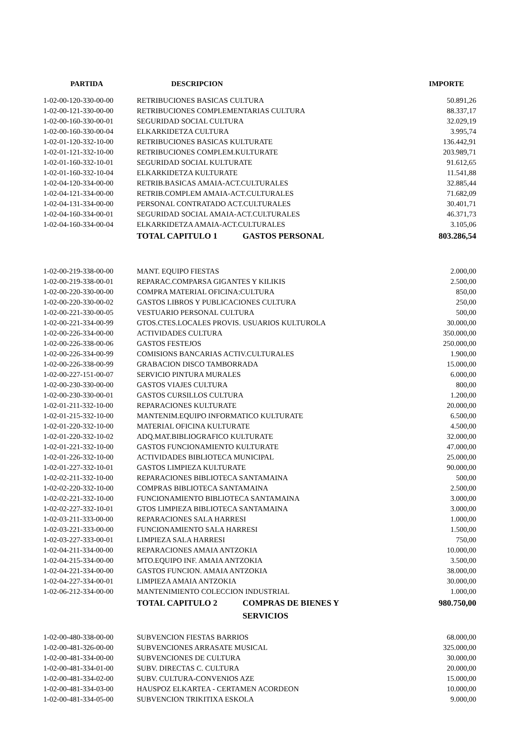| PARTIDA | DESCRIPCION | IMPORTE |
| --- | --- | --- |
| 1-02-00-120-330-00-00 | RETRIBUCIONES BASICAS CULTURA | 50.891,26 |
| 1-02-00-121-330-00-00 | RETRIBUCIONES COMPLEMENTARIAS CULTURA | 88.337,17 |
| 1-02-00-160-330-00-01 | SEGURIDAD SOCIAL CULTURA | 32.029,19 |
| 1-02-00-160-330-00-04 | ELKARKIDETZA CULTURA | 3.995,74 |
| 1-02-01-120-332-10-00 | RETRIBUCIONES BASICAS KULTURATE | 136.442,91 |
| 1-02-01-121-332-10-00 | RETRIBUCIONES COMPLEM.KULTURATE | 203.989,71 |
| 1-02-01-160-332-10-01 | SEGURIDAD SOCIAL KULTURATE | 91.612,65 |
| 1-02-01-160-332-10-04 | ELKARKIDETZA KULTURATE | 11.541,88 |
| 1-02-04-120-334-00-00 | RETRIB.BASICAS AMAIA-ACT.CULTURALES | 32.885,44 |
| 1-02-04-121-334-00-00 | RETRIB.COMPLEM AMAIA-ACT.CULTURALES | 71.682,09 |
| 1-02-04-131-334-00-00 | PERSONAL CONTRATADO ACT.CULTURALES | 30.401,71 |
| 1-02-04-160-334-00-01 | SEGURIDAD SOCIAL AMAIA-ACT.CULTURALES | 46.371,73 |
| 1-02-04-160-334-00-04 | ELKARKIDETZA AMAIA-ACT.CULTURALES | 3.105,06 |
| | TOTAL CAPITULO 1 GASTOS PERSONAL | 803.286,54 |
| 1-02-00-219-338-00-00 | MANT. EQUIPO FIESTAS | 2.000,00 |
| 1-02-00-219-338-00-01 | REPARAC.COMPARSA GIGANTES Y KILIKIS | 2.500,00 |
| 1-02-00-220-330-00-00 | COMPRA MATERIAL OFICINA:CULTURA | 850,00 |
| 1-02-00-220-330-00-02 | GASTOS LIBROS Y PUBLICACIONES CULTURA | 250,00 |
| 1-02-00-221-330-00-05 | VESTUARIO PERSONAL CULTURA | 500,00 |
| 1-02-00-221-334-00-99 | GTOS.CTES.LOCALES PROVIS. USUARIOS KULTUROLA | 30.000,00 |
| 1-02-00-226-334-00-00 | ACTIVIDADES CULTURA | 350.000,00 |
| 1-02-00-226-338-00-06 | GASTOS FESTEJOS | 250.000,00 |
| 1-02-00-226-334-00-99 | COMISIONS BANCARIAS ACTIV.CULTURALES | 1.900,00 |
| 1-02-00-226-338-00-99 | GRABACION DISCO TAMBORRADA | 15.000,00 |
| 1-02-00-227-151-00-07 | SERVICIO PINTURA MURALES | 6.000,00 |
| 1-02-00-230-330-00-00 | GASTOS VIAJES CULTURA | 800,00 |
| 1-02-00-230-330-00-01 | GASTOS CURSILLOS CULTURA | 1.200,00 |
| 1-02-01-211-332-10-00 | REPARACIONES KULTURATE | 20.000,00 |
| 1-02-01-215-332-10-00 | MANTENIM.EQUIPO INFORMATICO KULTURATE | 6.500,00 |
| 1-02-01-220-332-10-00 | MATERIAL OFICINA KULTURATE | 4.500,00 |
| 1-02-01-220-332-10-02 | ADQ.MAT.BIBLIOGRAFICO KULTURATE | 32.000,00 |
| 1-02-01-221-332-10-00 | GASTOS FUNCIONAMIENTO KULTURATE | 47.000,00 |
| 1-02-01-226-332-10-00 | ACTIVIDADES BIBLIOTECA MUNICIPAL | 25.000,00 |
| 1-02-01-227-332-10-01 | GASTOS LIMPIEZA KULTURATE | 90.000,00 |
| 1-02-02-211-332-10-00 | REPARACIONES BIBLIOTECA SANTAMAINA | 500,00 |
| 1-02-02-220-332-10-00 | COMPRAS BIBLIOTECA SANTAMAINA | 2.500,00 |
| 1-02-02-221-332-10-00 | FUNCIONAMIENTO BIBLIOTECA SANTAMAINA | 3.000,00 |
| 1-02-02-227-332-10-01 | GTOS LIMPIEZA BIBLIOTECA SANTAMAINA | 3.000,00 |
| 1-02-03-211-333-00-00 | REPARACIONES SALA HARRESI | 1.000,00 |
| 1-02-03-221-333-00-00 | FUNCIONAMIENTO SALA HARRESI | 1.500,00 |
| 1-02-03-227-333-00-01 | LIMPIEZA SALA HARRESI | 750,00 |
| 1-02-04-211-334-00-00 | REPARACIONES AMAIA ANTZOKIA | 10.000,00 |
| 1-02-04-215-334-00-00 | MTO.EQUIPO INF. AMAIA ANTZOKIA | 3.500,00 |
| 1-02-04-221-334-00-00 | GASTOS FUNCION. AMAIA ANTZOKIA | 38.000,00 |
| 1-02-04-227-334-00-01 | LIMPIEZA AMAIA ANTZOKIA | 30.000,00 |
| 1-02-06-212-334-00-00 | MANTENIMIENTO COLECCION INDUSTRIAL | 1.000,00 |
| | TOTAL CAPITULO 2 COMPRAS DE BIENES Y SERVICIOS | 980.750,00 |
| 1-02-00-480-338-00-00 | SUBVENCION FIESTAS BARRIOS | 68.000,00 |
| 1-02-00-481-326-00-00 | SUBVENCIONES ARRASATE MUSICAL | 325.000,00 |
| 1-02-00-481-334-00-00 | SUBVENCIONES DE CULTURA | 30.000,00 |
| 1-02-00-481-334-01-00 | SUBV. DIRECTAS C. CULTURA | 20.000,00 |
| 1-02-00-481-334-02-00 | SUBV. CULTURA-CONVENIOS AZE | 15.000,00 |
| 1-02-00-481-334-03-00 | HAUSPOZ ELKARTEA - CERTAMEN ACORDEON | 10.000,00 |
| 1-02-00-481-334-05-00 | SUBVENCION TRIKITIXA ESKOLA | 9.000,00 |